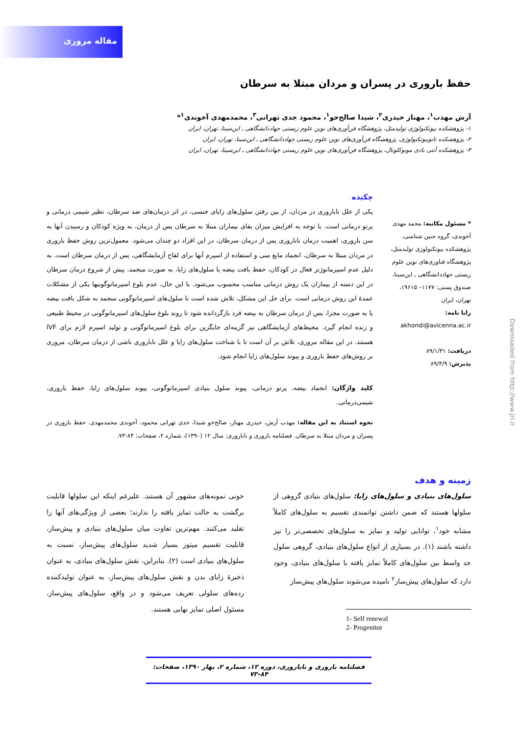مقاله مروری
حفظ باروری در پسران و مردان مبتلا به سرطان
آرش مهذب<sup>۱</sup>، مهناز حیدری<sup>۲</sup>، شیدا صالح‌خو<sup>۱</sup>، محمود جدی تهرانی<sup>۳</sup>، محمدمهدی آخوندی<sup>۱</sup>*
۱- پژوهشکده بیوتکنولوژی تولیدمثل، پژوهشگاه فن‌آوری‌های نوین علوم زیستی جهاددانشگاهی ـ ابن‌سینا، تهران، ایران
۲- پژوهشکده نانوبیوتکنولوژی، پژوهشگاه فن‌آوری‌های نوین علوم زیستی جهاددانشگاهی ـ ابن‌سینا، تهران، ایران
۳- پژوهشکده آنتی بادی مونوکلونال، پژوهشگاه فن‌آوری‌های نوین علوم زیستی جهاددانشگاهی ـ ابن‌سینا، تهران، ایران
* مسئول مکاتبه: محمد مهدی آخوندی، گروه جنین شناسی، پژوهشکده بیوتکنولوژی تولیدمثل، پژوهشگاه فناوری‌های نوین علوم زیستی جهاددانشگاهی ـ ابن‌سینا، صندوق پستی: ۱۱۷۷– ۱۹۶۱۵، تهران، ایران
رایا نامه:
akhondi@avicenna.ac.ir
دریافت: ۸۹/۱/۳۱
پذیرش: ۸۹/۴/۹
چکیده
یکی از علل ناباروری در مردان، از بین رفتن سلول‌های زایای جنسی، در اثر درمان‌های ضد سرطان، نظیر شیمی درمانی و پرتو درمانی است. با توجه به افزایش میزان بقای بیماران مبتلا به سرطان پس از درمان، به ویژه کودکان و رسیدن آنها به سن باروری، اهمیت درمان ناباروری پس از درمان سرطان، در این افراد دو چندان می‌شود. معمول‌ترین روش حفظ باروری در مردان مبتلا به سرطان، انجماد مایع منی و استفاده از اسپرم آنها برای لقاح آزمایشگاهی، پس از درمان سرطان است. به دلیل عدم اسپرماتوژنز فعال در کودکان، حفظ بافت بیضه یا سلول‌های زایا، به صورت منجمد، پیش از شروع درمان سرطان در این دسته از بیماران یک روش درمانی مناسب محسوب می‌شود. با این حال، عدم بلوغ اسپرماتوگونیها یکی از مشکلات عمدهٔ این روش درمانی است. برای حل این مشکل، تلاش شده است تا سلول‌های اسپرماتوگونی منجمد به شکل بافت بیضه یا به صورت مجزا، پس از درمان سرطان به بیضه فرد بازگردانده شود تا روند بلوغ سلول‌های اسپرماتوگونی در محیط طبیعی و زنده انجام گیرد. محیط‌های آزمایشگاهی نیز گزینه‌ای جایگزین برای بلوغ اسپرماتوگونی و تولید اسپرم لازم برای IVF هستند. در این مقاله مروری، تلاش بر آن است تا با شناخت سلول‌های زایا و علل ناباروری ناشی از درمان سرطان، مروری بر روش‌های حفظ باروری و پیوند سلول‌های زایا انجام شود.
کلید واژگان: انجماد بیضه، پرتو درمانی، پیوند سلول بنیادی اسپرماتوگونی، پیوند سلول‌های زایا، حفظ باروری، شیمی‌درمانی.
نحوه استناد به این مقاله: مهذب آرش، حیدری مهناز، صالح‌خو شیدا، جدی تهرانی محمود، آخوندی محمدمهدی. حفظ باروری در پسران و مردان مبتلا به سرطان. فصلنامه باروری و ناباروری: سال ۱۲ (۱۳۹۰)، شماره ۲، صفحات: ۸۴-۷۳.
زمینه و هدف
سلول‌های بنیادی و سلول‌های زایا: سلول‌های بنیادی گروهی از سلولها هستند که ضمن داشتن توانمندی تقسیم به سلول‌های کاملاً مشابه خود<sup>۱</sup>، توانایی تولید و تمایز به سلول‌های تخصصی‌تر را نیز داشته باشند (۱). در بسیاری از انواع سلول‌های بنیادی، گروهی سلول حد واسط بین سلول‌های کاملاً تمایز یافته با سلول‌های بنیادی، وجود دارد که سلول‌های پیش‌ساز<sup>۲</sup> نامیده می‌شوند سلول‌های پیش‌ساز
1- Self renewal
2- Progenitor
خونی نمونه‌های مشهور آن هستند. علیرغم اینکه این سلولها قابلیت برگشت به حالت تمایز یافته را ندارند؛ بعضی از ویژگی‌های آنها را تقلید می‌کنند. مهم‌ترین تفاوت میان سلول‌های بنیادی و پیش‌ساز، قابلیت تقسیم میتوز بسیار شدید سلول‌های پیش‌ساز، نسبت به سلول‌های بنیادی است (۲). بنابراین، نقش سلول‌های بنیادی، به عنوان ذخیرهٔ زایای بدن و نقش سلول‌های پیش‌ساز، به عنوان تولیدکننده رده‌های سلولی تعریف می‌شود و در واقع، سلول‌های پیش‌ساز، مسئول اصلی تمایز نهایی هستند.
فصلنامه باروری و ناباروری، دوره ۱۲، شماره ۲، بهار ۱۳۹۰، صفحات: ۸۴-۷۳
Downloaded from http://www.jri.ir